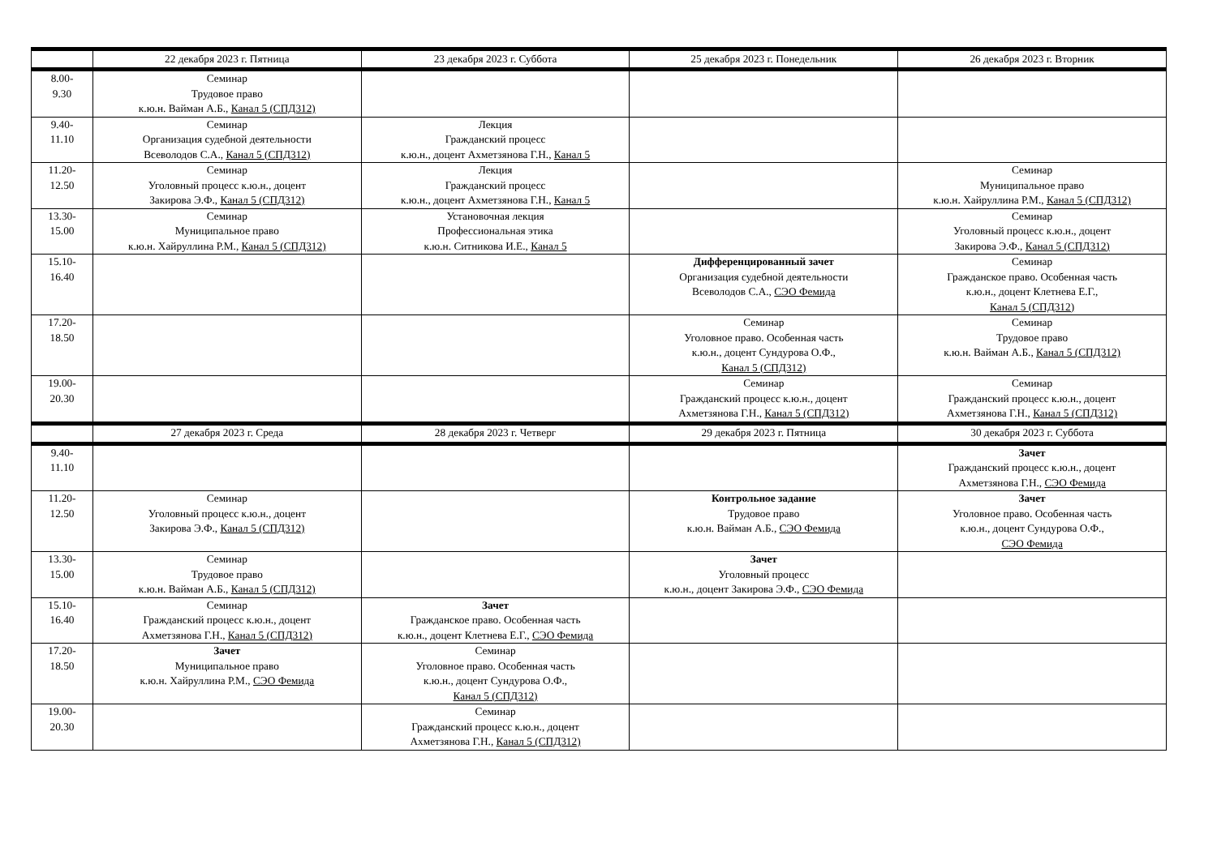| | 22 декабря 2023 г. Пятница | 23 декабря 2023 г. Суббота | 25 декабря 2023 г. Понедельник | 26 декабря 2023 г. Вторник |
| --- | --- | --- | --- | --- |
| 8.00- 9.30 | Семинар Трудовое право к.ю.н. Вайман А.Б., Канал 5 (СПД312) | | | |
| 9.40- 11.10 | Семинар Организация судебной деятельности Всеволодов С.А., Канал 5 (СПД312) | Лекция Гражданский процесс к.ю.н., доцент Ахметзянова Г.Н., Канал 5 | | |
| 11.20- 12.50 | Семинар Уголовный процесс к.ю.н., доцент Закирова Э.Ф., Канал 5 (СПД312) | Лекция Гражданский процесс к.ю.н., доцент Ахметзянова Г.Н., Канал 5 | | Семинар Муниципальное право к.ю.н. Хайруллина Р.М., Канал 5 (СПД312) |
| 13.30- 15.00 | Семинар Муниципальное право к.ю.н. Хайруллина Р.М., Канал 5 (СПД312) | Установочная лекция Профессиональная этика к.ю.н. Ситникова И.Е., Канал 5 | | Семинар Уголовный процесс к.ю.н., доцент Закирова Э.Ф., Канал 5 (СПД312) |
| 15.10- 16.40 | | | Дифференцированный зачет Организация судебной деятельности Всеволодов С.А., СЭО Фемида | Семинар Гражданское право. Особенная часть к.ю.н., доцент Клетнева Е.Г., Канал 5 (СПД312) |
| 17.20- 18.50 | | | Семинар Уголовное право. Особенная часть к.ю.н., доцент Сундурова О.Ф., Канал 5 (СПД312) | Семинар Трудовое право к.ю.н. Вайман А.Б., Канал 5 (СПД312) |
| 19.00- 20.30 | | | Семинар Гражданский процесс к.ю.н., доцент Ахметзянова Г.Н., Канал 5 (СПД312) | Семинар Гражданский процесс к.ю.н., доцент Ахметзянова Г.Н., Канал 5 (СПД312) |
| | 27 декабря 2023 г. Среда | 28 декабря 2023 г. Четверг | 29 декабря 2023 г. Пятница | 30 декабря 2023 г. Суббота |
| 9.40- 11.10 | | | | Зачет Гражданский процесс к.ю.н., доцент Ахметзянова Г.Н., СЭО Фемида |
| 11.20- 12.50 | Семинар Уголовный процесс к.ю.н., доцент Закирова Э.Ф., Канал 5 (СПД312) | | Контрольное задание Трудовое право к.ю.н. Вайман А.Б., СЭО Фемида | Зачет Уголовное право. Особенная часть к.ю.н., доцент Сундурова О.Ф., СЭО Фемида |
| 13.30- 15.00 | Семинар Трудовое право к.ю.н. Вайман А.Б., Канал 5 (СПД312) | | Зачет Уголовный процесс к.ю.н., доцент Закирова Э.Ф., СЭО Фемида | |
| 15.10- 16.40 | Семинар Гражданский процесс к.ю.н., доцент Ахметзянова Г.Н., Канал 5 (СПД312) | Зачет Гражданское право. Особенная часть к.ю.н., доцент Клетнева Е.Г., СЭО Фемида | | |
| 17.20- 18.50 | Зачет Муниципальное право к.ю.н. Хайруллина Р.М., СЭО Фемида | Семинар Уголовное право. Особенная часть к.ю.н., доцент Сундурова О.Ф., Канал 5 (СПД312) | | |
| 19.00- 20.30 | | Семинар Гражданский процесс к.ю.н., доцент Ахметзянова Г.Н., Канал 5 (СПД312) | | |